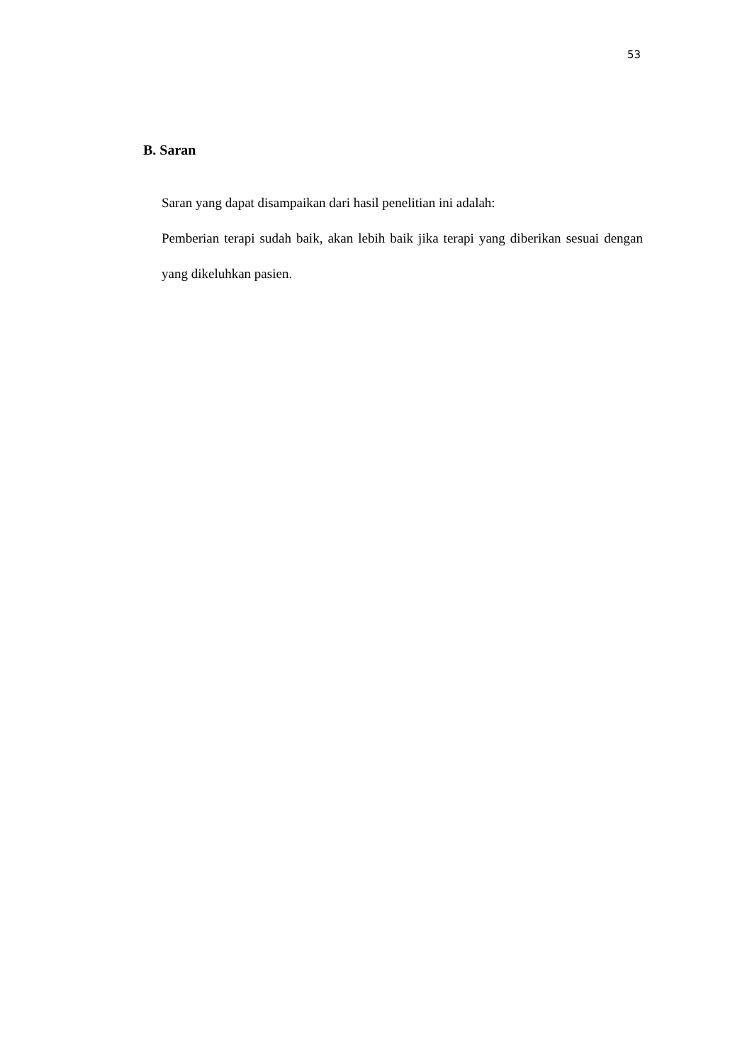53
B. Saran
Saran yang dapat disampaikan dari hasil penelitian ini adalah:
Pemberian terapi sudah baik, akan lebih baik jika terapi yang diberikan sesuai dengan yang dikeluhkan pasien.